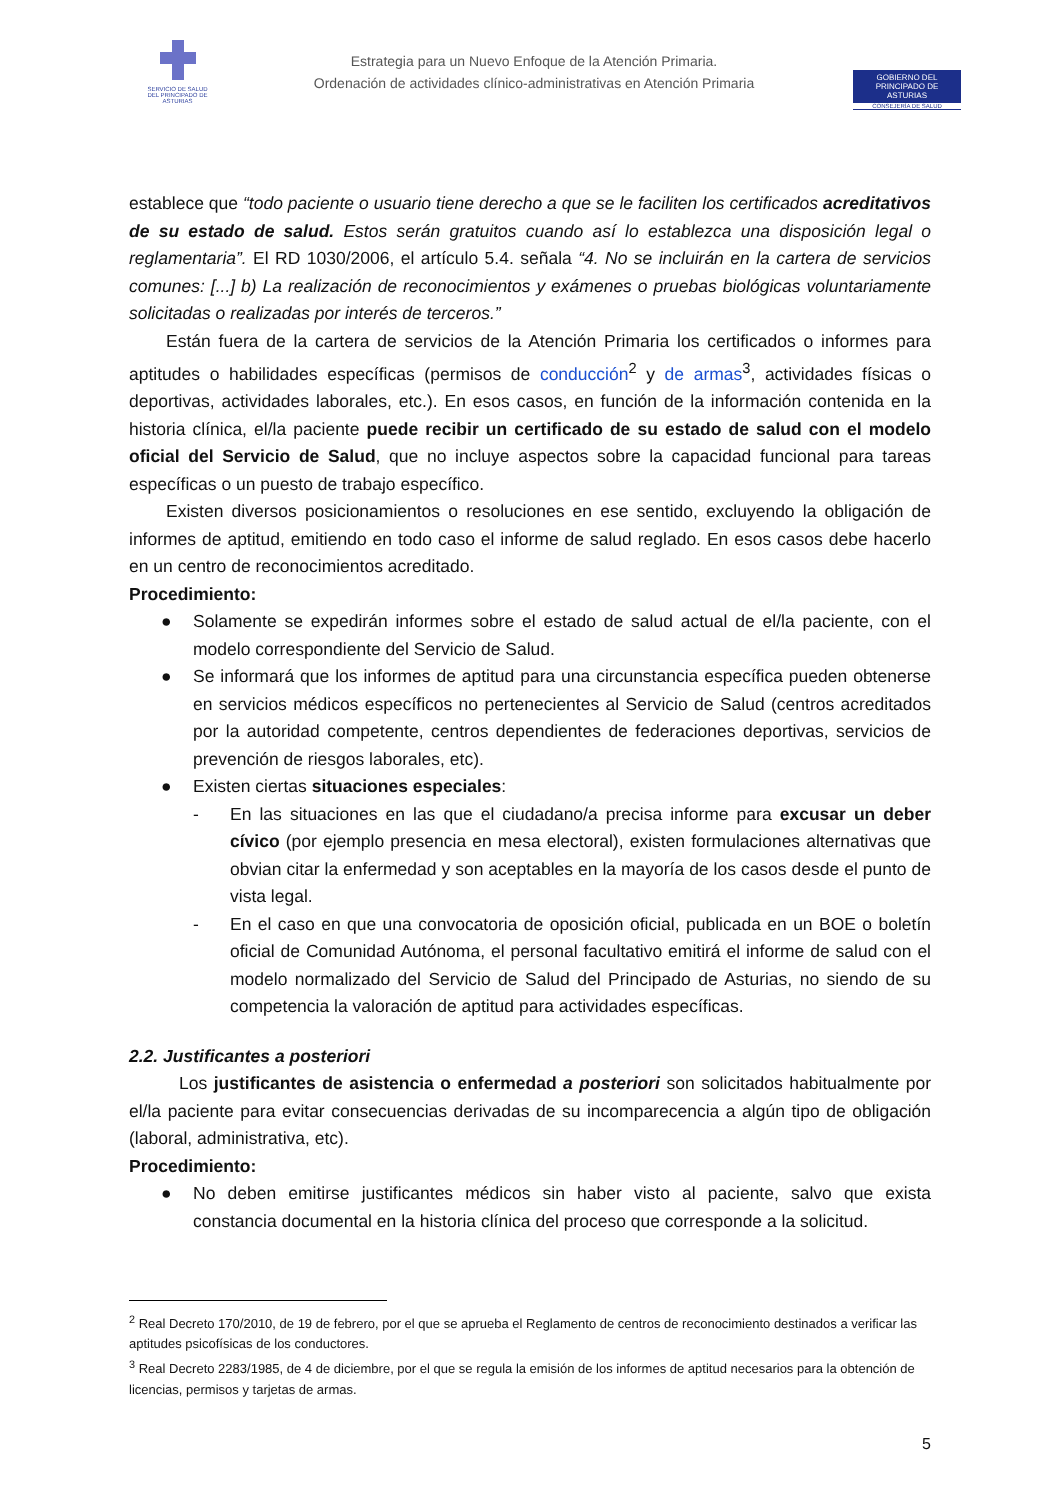SERVICIO DE SALUD
DEL PRINCIPADO DE ASTURIAS
Estrategia para un Nuevo Enfoque de la Atención Primaria.
Ordenación de actividades clínico-administrativas en Atención Primaria
GOBIERNO DEL
PRINCIPADO DE ASTURIAS
CONSEJERÍA DE SALUD
establece que “todo paciente o usuario tiene derecho a que se le faciliten los certificados acreditativos de su estado de salud. Estos serán gratuitos cuando así lo establezca una disposición legal o reglamentaria”. El RD 1030/2006, el artículo 5.4. señala “4. No se incluirán en la cartera de servicios comunes: [...] b) La realización de reconocimientos y exámenes o pruebas biológicas voluntariamente solicitadas o realizadas por interés de terceros.”
Están fuera de la cartera de servicios de la Atención Primaria los certificados o informes para aptitudes o habilidades específicas (permisos de conducción<sup>2</sup> y de armas<sup>3</sup>, actividades físicas o deportivas, actividades laborales, etc.). En esos casos, en función de la información contenida en la historia clínica, el/la paciente puede recibir un certificado de su estado de salud con el modelo oficial del Servicio de Salud, que no incluye aspectos sobre la capacidad funcional para tareas específicas o un puesto de trabajo específico.
Existen diversos posicionamientos o resoluciones en ese sentido, excluyendo la obligación de informes de aptitud, emitiendo en todo caso el informe de salud reglado. En esos casos debe hacerlo en un centro de reconocimientos acreditado.
Procedimiento:
● Solamente se expedirán informes sobre el estado de salud actual de el/la paciente, con el modelo correspondiente del Servicio de Salud.
● Se informará que los informes de aptitud para una circunstancia específica pueden obtenerse en servicios médicos específicos no pertenecientes al Servicio de Salud (centros acreditados por la autoridad competente, centros dependientes de federaciones deportivas, servicios de prevención de riesgos laborales, etc).
● Existen ciertas situaciones especiales:
- En las situaciones en las que el ciudadano/a precisa informe para excusar un deber cívico (por ejemplo presencia en mesa electoral), existen formulaciones alternativas que obvian citar la enfermedad y son aceptables en la mayoría de los casos desde el punto de vista legal.
- En el caso en que una convocatoria de oposición oficial, publicada en un BOE o boletín oficial de Comunidad Autónoma, el personal facultativo emitirá el informe de salud con el modelo normalizado del Servicio de Salud del Principado de Asturias, no siendo de su competencia la valoración de aptitud para actividades específicas.
2.2. Justificantes a posteriori
Los justificantes de asistencia o enfermedad a posteriori son solicitados habitualmente por el/la paciente para evitar consecuencias derivadas de su incomparecencia a algún tipo de obligación (laboral, administrativa, etc).
Procedimiento:
● No deben emitirse justificantes médicos sin haber visto al paciente, salvo que exista constancia documental en la historia clínica del proceso que corresponde a la solicitud.
<sup>2</sup> Real Decreto 170/2010, de 19 de febrero, por el que se aprueba el Reglamento de centros de reconocimiento destinados a verificar las aptitudes psicofísicas de los conductores.
<sup>3</sup> Real Decreto 2283/1985, de 4 de diciembre, por el que se regula la emisión de los informes de aptitud necesarios para la obtención de licencias, permisos y tarjetas de armas.
5